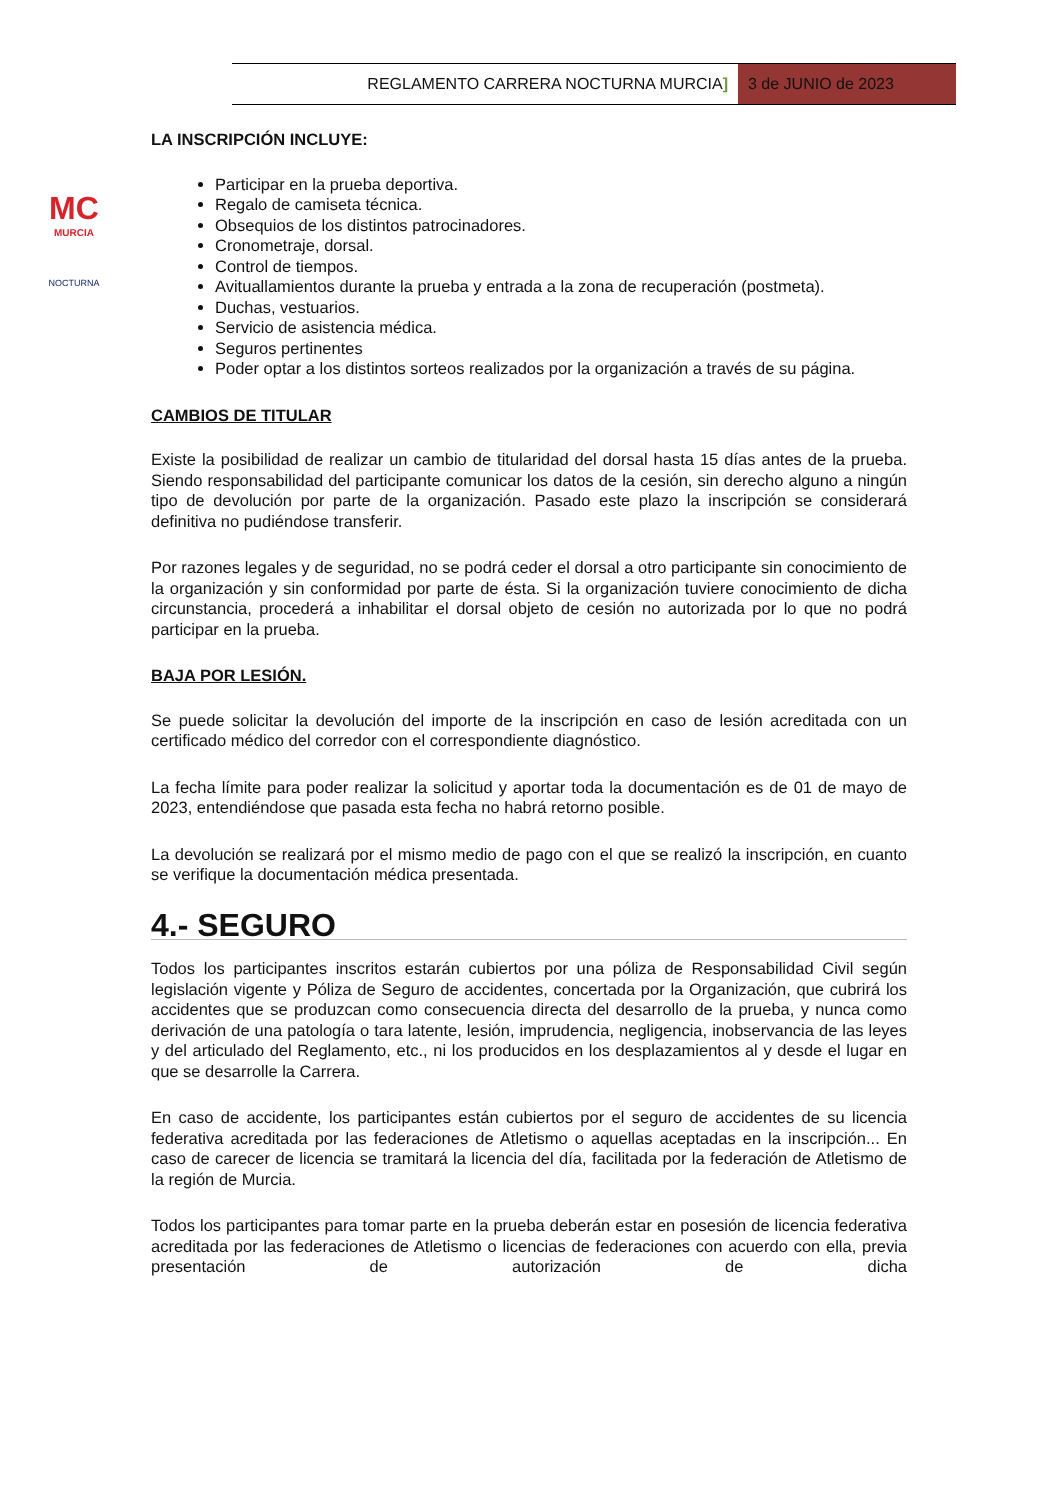REGLAMENTO CARRERA NOCTURNA MURCIA]
3 de JUNIO de 2023
MC
MURCIA
NOCTURNA
LA INSCRIPCIÓN INCLUYE:
Participar en la prueba deportiva.
Regalo de camiseta técnica.
Obsequios de los distintos patrocinadores.
Cronometraje, dorsal.
Control de tiempos.
Avituallamientos durante la prueba y entrada a la zona de recuperación (postmeta).
Duchas, vestuarios.
Servicio de asistencia médica.
Seguros pertinentes
Poder optar a los distintos sorteos realizados por la organización a través de su página.
CAMBIOS DE TITULAR
Existe la posibilidad de realizar un cambio de titularidad del dorsal hasta 15 días antes de la prueba. Siendo responsabilidad del participante comunicar los datos de la cesión, sin derecho alguno a ningún tipo de devolución por parte de la organización. Pasado este plazo la inscripción se considerará definitiva no pudiéndose transferir.
Por razones legales y de seguridad, no se podrá ceder el dorsal a otro participante sin conocimiento de la organización y sin conformidad por parte de ésta. Si la organización tuviere conocimiento de dicha circunstancia, procederá a inhabilitar el dorsal objeto de cesión no autorizada por lo que no podrá participar en la prueba.
BAJA POR LESIÓN.
Se puede solicitar la devolución del importe de la inscripción en caso de lesión acreditada con un certificado médico del corredor con el correspondiente diagnóstico.
La fecha límite para poder realizar la solicitud y aportar toda la documentación es de 01 de mayo de 2023, entendiéndose que pasada esta fecha no habrá retorno posible.
La devolución se realizará por el mismo medio de pago con el que se realizó la inscripción, en cuanto se verifique la documentación médica presentada.
4.- SEGURO
Todos los participantes inscritos estarán cubiertos por una póliza de Responsabilidad Civil según legislación vigente y Póliza de Seguro de accidentes, concertada por la Organización, que cubrirá los accidentes que se produzcan como consecuencia directa del desarrollo de la prueba, y nunca como derivación de una patología o tara latente, lesión, imprudencia, negligencia, inobservancia de las leyes y del articulado del Reglamento, etc., ni los producidos en los desplazamientos al y desde el lugar en que se desarrolle la Carrera.
En caso de accidente, los participantes están cubiertos por el seguro de accidentes de su licencia federativa acreditada por las federaciones de Atletismo o aquellas aceptadas en la inscripción... En caso de carecer de licencia se tramitará la licencia del día, facilitada por la federación de Atletismo de la región de Murcia.
Todos los participantes para tomar parte en la prueba deberán estar en posesión de licencia federativa acreditada por las federaciones de Atletismo o licencias de federaciones con acuerdo con ella, previa presentación de autorización de dicha